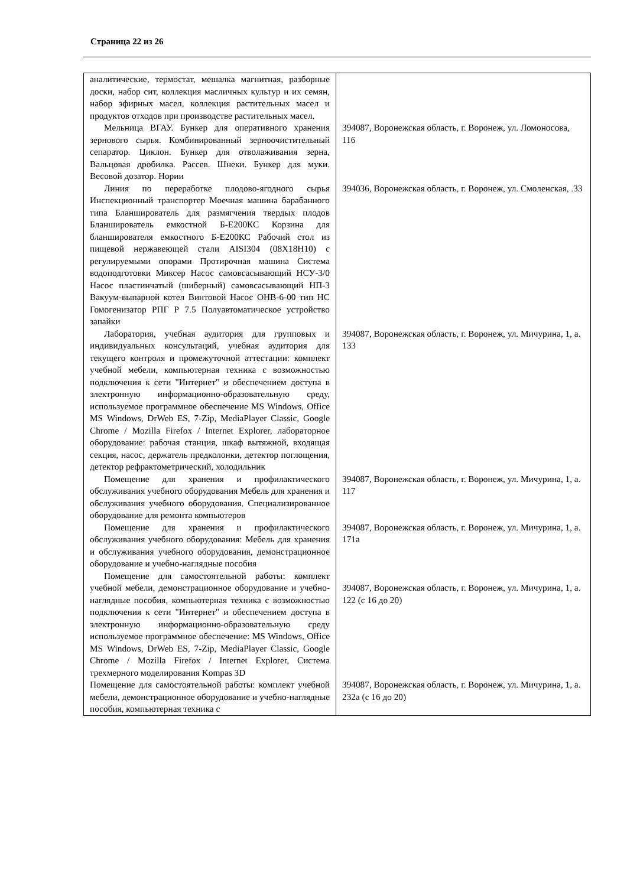Страница 22 из 26
| аналитические, термостат, мешалка магнитная, разборные доски, набор сит, коллекция масличных культур и их семян, набор эфирных масел, коллекция растительных масел и продуктов отходов при производстве растительных масел. | |
| Мельница ВГАУ. Бункер для оперативного хранения зернового сырья. Комбинированный зерноочистительный сепаратор. Циклон. Бункер для отволаживания зерна, Вальцовая дробилка. Рассев. Шнеки. Бункер для муки. Весовой дозатор. Нории | 394087, Воронежская область, г. Воронеж, ул. Ломоносова, 116 |
| Линия по переработке плодово-ягодного сырья Инспекционный транспортер Моечная машина барабанного типа Бланширователь для размягчения твердых плодов Бланширователь емкостной Б-Е200КС Корзина для бланширователя емкостного Б-Е200КС Рабочий стол из пищевой нержавеющей стали AISI304 (08Х18Н10) с регулируемыми опорами Протирочная машина Система водоподготовки Миксер Насос самовсасывающий НСУ-3/0 Насос пластинчатый (шиберный) самовсасывающий НП-3 Вакуум-выпарной котел Винтовой Насос ОНВ-6-00 тип НС Гомогенизатор РПГ Р 7.5 Полуавтоматическое устройство запайки | 394036, Воронежская область, г. Воронеж, ул. Смоленская, .33 |
| Лаборатория, учебная аудитория для групповых и индивидуальных консультаций, учебная аудитория для текущего контроля и промежуточной аттестации: комплект учебной мебели, компьютерная техника с возможностью подключения к сети "Интернет" и обеспечением доступа в электронную информационно-образовательную среду, используемое программное обеспечение MS Windows, Office MS Windows, DrWeb ES, 7-Zip, MediaPlayer Classic, Google Chrome / Mozilla Firefox / Internet Explorer, лабораторное оборудование: рабочая станция, шкаф вытяжной, входящая секция, насос, держатель предколонки, детектор поглощения, детектор рефрактометрический, холодильник | 394087, Воронежская область, г. Воронеж, ул. Мичурина, 1, а. 133 |
| Помещение для хранения и профилактического обслуживания учебного оборудования Мебель для хранения и обслуживания учебного оборудования. Специализированное оборудование для ремонта компьютеров | 394087, Воронежская область, г. Воронеж, ул. Мичурина, 1, а. 117 |
| Помещение для хранения и профилактического обслуживания учебного оборудования: Мебель для хранения и обслуживания учебного оборудования, демонстрационное оборудование и учебно-наглядные пособия | 394087, Воронежская область, г. Воронеж, ул. Мичурина, 1, а. 171а |
| Помещение для самостоятельной работы: комплект учебной мебели, демонстрационное оборудование и учебно-наглядные пособия, компьютерная техника с возможностью подключения к сети "Интернет" и обеспечением доступа в электронную информационно-образовательную среду используемое программное обеспечение: MS Windows, Office MS Windows, DrWeb ES, 7-Zip, MediaPlayer Classic, Google Chrome / Mozilla Firefox / Internet Explorer, Система трехмерного моделирования Kompas 3D | 394087, Воронежская область, г. Воронеж, ул. Мичурина, 1, а. 122 (с 16 до 20) |
| Помещение для самостоятельной работы: комплект учебной мебели, демонстрационное оборудование и учебно-наглядные пособия, компьютерная техника с | 394087, Воронежская область, г. Воронеж, ул. Мичурина, 1, а. 232а (с 16 до 20) |